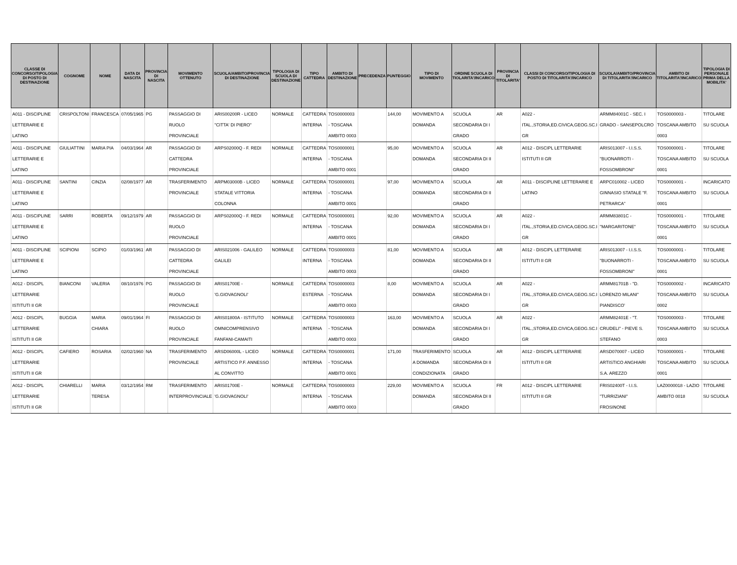| CLASSE DI CONCORSO/TIPOLOGIA DI POSTO DI DESTINAZIONE | COGNOME | NOME | DATA DI NASCITA | PROVINCIA DI NASCITA | MOVIMENTO OTTENUTO | SCUOLA/AMBITO/PROVINCIA DI DESTINAZIONE | TIPOLOGIA DI SCUOLA DI DESTINAZIONE | TIPO CATTEDRA | AMBITO DI DESTINAZIONE | PRECEDENZA | PUNTEGGIO | TIPO DI MOVIMENTO | ORDINE SCUOLA DI TIOLARITA'/INCARICO | PROVINCIA DI TITOLARITA' | CLASSI DI CONCORSO/TIPOLOGIA DI POSTO DI TITOLARITA'/INCARICO | SCUOLA/AMBITO/PROVINCIA DI TITOLARITA'/INCARICO | AMBITO DI TITOLARITA'/INCARICO | TIPOLOGIA DI PERSONALE PRIMA DELLA MOBILITA' |
| --- | --- | --- | --- | --- | --- | --- | --- | --- | --- | --- | --- | --- | --- | --- | --- | --- | --- | --- |
| A011 - DISCIPLINE LETTERARIE E LATINO | CRISPOLTONI | FRANCESCA | 07/05/1965 | PG | PASSAGGIO DI RUOLO PROVINCIALE | ARIS00200R - LICEO "CITTA' DI PIERO" | NORMALE | CATTEDRA INTERNA | TOS0000003 - TOSCANA AMBITO 0003 | | 144,00 | MOVIMENTO A DOMANDA | SCUOLA SECONDARIA DI I GRADO | AR | A022 - ITAL.,STORIA,ED.CIVICA,GEOG.SC.I GR | ARMM84001C - SEC. I GRADO - SANSEPOLCRO | TOS0000003 - TOSCANA AMBITO 0003 | TITOLARE SU SCUOLA |
| A011 - DISCIPLINE LETTERARIE E LATINO | GIULIATTINI | MARIA PIA | 04/03/1964 | AR | PASSAGGIO DI CATTEDRA PROVINCIALE | ARPS02000Q - F. REDI | NORMALE | CATTEDRA INTERNA | TOS0000001 - TOSCANA AMBITO 0001 | | 95,00 | MOVIMENTO A DOMANDA | SCUOLA SECONDARIA DI II GRADO | AR | A012 - DISCIPL LETTERARIE ISTITUTI II GR | ARIS013007 - I.I.S.S. "BUONARROTI - FOSSOMBRONI" | TOS0000001 - TOSCANA AMBITO 0001 | TITOLARE SU SCUOLA |
| A011 - DISCIPLINE LETTERARIE E LATINO | SANTINI | CINZIA | 02/08/1977 | AR | TRASFERIMENTO PROVINCIALE | ARPM03000B - LICEO STATALE VITTORIA COLONNA | NORMALE | CATTEDRA INTERNA | TOS0000001 - TOSCANA AMBITO 0001 | | 97,00 | MOVIMENTO A DOMANDA | SCUOLA SECONDARIA DI II GRADO | AR | A011 - DISCIPLINE LETTERARIE E LATINO | ARPC010002 - LICEO GINNASIO STATALE "F. PETRARCA" | TOS0000001 - TOSCANA AMBITO 0001 | INCARICATO SU SCUOLA |
| A011 - DISCIPLINE LETTERARIE E LATINO | SARRI | ROBERTA | 09/12/1979 | AR | PASSAGGIO DI RUOLO PROVINCIALE | ARPS02000Q - F. REDI | NORMALE | CATTEDRA INTERNA | TOS0000001 - TOSCANA AMBITO 0001 | | 92,00 | MOVIMENTO A DOMANDA | SCUOLA SECONDARIA DI I GRADO | AR | A022 - ITAL.,STORIA,ED.CIVICA,GEOG.SC.I GR | ARMM83801C - "MARGARITONE" | TOS0000001 - TOSCANA AMBITO 0001 | TITOLARE SU SCUOLA |
| A011 - DISCIPLINE LETTERARIE E LATINO | SCIPIONI | SCIPIO | 01/03/1961 | AR | PASSAGGIO DI CATTEDRA PROVINCIALE | ARIS021006 - GALILEO GALILEI | NORMALE | CATTEDRA INTERNA | TOS0000003 - TOSCANA AMBITO 0003 | | 81,00 | MOVIMENTO A DOMANDA | SCUOLA SECONDARIA DI II GRADO | AR | A012 - DISCIPL LETTERARIE ISTITUTI II GR | ARIS013007 - I.I.S.S. "BUONARROTI - FOSSOMBRONI" | TOS0000001 - TOSCANA AMBITO 0001 | TITOLARE SU SCUOLA |
| A012 - DISCIPL LETTERARIE ISTITUTI II GR | BIANCONI | VALERIA | 08/10/1976 | PG | PASSAGGIO DI RUOLO PROVINCIALE | ARIS01700E - 'G.GIOVAGNOLI' | NORMALE | CATTEDRA ESTERNA | TOS0000003 - TOSCANA AMBITO 0003 | | 8,00 | MOVIMENTO A DOMANDA | SCUOLA SECONDARIA DI I GRADO | AR | A022 - ITAL.,STORIA,ED.CIVICA,GEOG.SC.I GR | ARMM81701B - "D. LORENZO MILANI" PIANDISCO' | TOS0000002 - TOSCANA AMBITO 0002 | INCARICATO SU SCUOLA |
| A012 - DISCIPL LETTERARIE ISTITUTI II GR | BUGGIA | MARIA CHIARA | 09/01/1964 | FI | PASSAGGIO DI RUOLO PROVINCIALE | ARIS01800A - ISTITUTO OMNICOMPRENSIVO FANFANI-CAMAITI | NORMALE | CATTEDRA INTERNA | TOS0000003 - TOSCANA AMBITO 0003 | | 163,00 | MOVIMENTO A DOMANDA | SCUOLA SECONDARIA DI I GRADO | AR | A022 - ITAL.,STORIA,ED.CIVICA,GEOG.SC.I GR | ARMM82401E - "T. CRUDELI" - PIEVE S. STEFANO | TOS0000003 - TOSCANA AMBITO 0003 | TITOLARE SU SCUOLA |
| A012 - DISCIPL LETTERARIE ISTITUTI II GR | CAFIERO | ROSARIA | 02/02/1960 | NA | TRASFERIMENTO PROVINCIALE | ARSD06000L - LICEO ARTISTICO P.F. ANNESSO AL CONVITTO | NORMALE | CATTEDRA INTERNA | TOS0000001 - TOSCANA AMBITO 0001 | | 171,00 | TRASFERIMENTO A DOMANDA CONDIZIONATA | SCUOLA SECONDARIA DI II GRADO | AR | A012 - DISCIPL LETTERARIE ISTITUTI II GR | ARSD070007 - LICEO ARTISTICO ANGHIARI S.A. AREZZO | TOS0000001 - TOSCANA AMBITO 0001 | TITOLARE SU SCUOLA |
| A012 - DISCIPL LETTERARIE ISTITUTI II GR | CHIARELLI | MARIA TERESA | 03/12/1954 | RM | TRASFERIMENTO INTERPROVINCIALE | ARIS01700E - 'G.GIOVAGNOLI' | NORMALE | CATTEDRA INTERNA | TOS0000003 - TOSCANA AMBITO 0003 | | 229,00 | MOVIMENTO A DOMANDA | SCUOLA SECONDARIA DI II GRADO | FR | A012 - DISCIPL LETTERARIE ISTITUTI II GR | FRIS02400T - I.I.S. "TURRIZIANI" FROSINONE | LAZ0000018 - LAZIO AMBITO 0018 | TITOLARE SU SCUOLA |